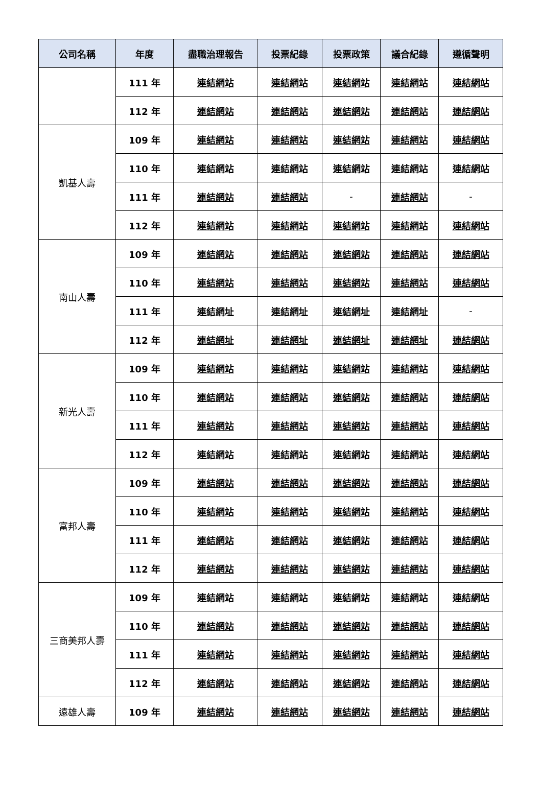| 公司名稱 | 年度 | 盡職治理報告 | 投票紀錄 | 投票政策 | 議合紀錄 | 遵循聲明 |
| --- | --- | --- | --- | --- | --- | --- |
| | 111 年 | 連結網站 | 連結網站 | 連結網站 | 連結網站 | 連結網站 |
| | 112 年 | 連結網站 | 連結網站 | 連結網站 | 連結網站 | 連結網站 |
| 凱基人壽 | 109 年 | 連結網站 | 連結網站 | 連結網站 | 連結網站 | 連結網站 |
| | 110 年 | 連結網站 | 連結網站 | 連結網站 | 連結網站 | 連結網站 |
| | 111 年 | 連結網站 | 連結網站 | - | 連結網站 | - |
| | 112 年 | 連結網站 | 連結網站 | 連結網站 | 連結網站 | 連結網站 |
| 南山人壽 | 109 年 | 連結網站 | 連結網站 | 連結網站 | 連結網站 | 連結網站 |
| | 110 年 | 連結網站 | 連結網站 | 連結網站 | 連結網站 | 連結網站 |
| | 111 年 | 連結網址 | 連結網址 | 連結網址 | 連結網址 | - |
| | 112 年 | 連結網址 | 連結網址 | 連結網址 | 連結網址 | 連結網站 |
| 新光人壽 | 109 年 | 連結網站 | 連結網站 | 連結網站 | 連結網站 | 連結網站 |
| | 110 年 | 連結網站 | 連結網站 | 連結網站 | 連結網站 | 連結網站 |
| | 111 年 | 連結網站 | 連結網站 | 連結網站 | 連結網站 | 連結網站 |
| | 112 年 | 連結網站 | 連結網站 | 連結網站 | 連結網站 | 連結網站 |
| 富邦人壽 | 109 年 | 連結網站 | 連結網站 | 連結網站 | 連結網站 | 連結網站 |
| | 110 年 | 連結網站 | 連結網站 | 連結網站 | 連結網站 | 連結網站 |
| | 111 年 | 連結網站 | 連結網站 | 連結網站 | 連結網站 | 連結網站 |
| | 112 年 | 連結網站 | 連結網站 | 連結網站 | 連結網站 | 連結網站 |
| 三商美邦人壽 | 109 年 | 連結網站 | 連結網站 | 連結網站 | 連結網站 | 連結網站 |
| | 110 年 | 連結網站 | 連結網站 | 連結網站 | 連結網站 | 連結網站 |
| | 111 年 | 連結網站 | 連結網站 | 連結網站 | 連結網站 | 連結網站 |
| | 112 年 | 連結網站 | 連結網站 | 連結網站 | 連結網站 | 連結網站 |
| 遠雄人壽 | 109 年 | 連結網站 | 連結網站 | 連結網站 | 連結網站 | 連結網站 |